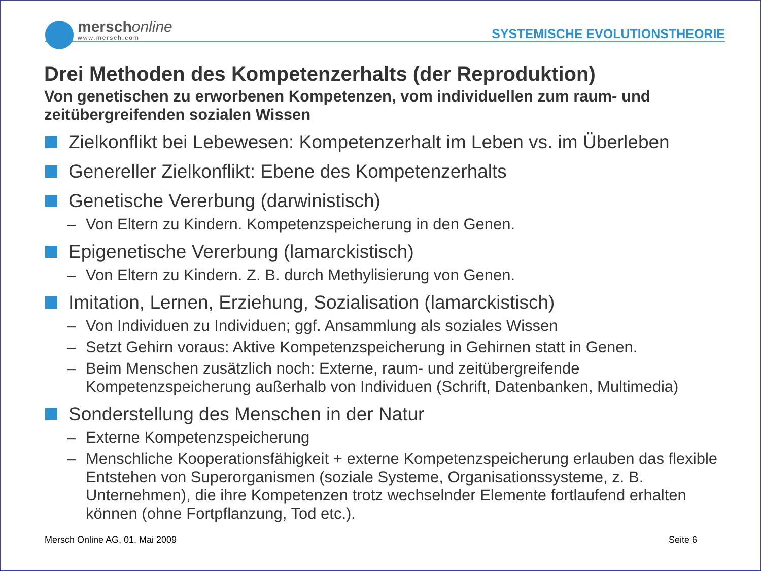merschonline
www.mersch.com
SYSTEMISCHE EVOLUTIONSTHEORIE
Drei Methoden des Kompetenzerhalts (der Reproduktion)
Von genetischen zu erworbenen Kompetenzen, vom individuellen zum raum- und zeitübergreifenden sozialen Wissen
Zielkonflikt bei Lebewesen: Kompetenzerhalt im Leben vs. im Überleben
Genereller Zielkonflikt: Ebene des Kompetenzerhalts
Genetische Vererbung (darwinistisch)
– Von Eltern zu Kindern. Kompetenzspeicherung in den Genen.
Epigenetische Vererbung (lamarckistisch)
– Von Eltern zu Kindern. Z. B. durch Methylisierung von Genen.
Imitation, Lernen, Erziehung, Sozialisation (lamarckistisch)
– Von Individuen zu Individuen; ggf. Ansammlung als soziales Wissen
– Setzt Gehirn voraus: Aktive Kompetenzspeicherung in Gehirnen statt in Genen.
– Beim Menschen zusätzlich noch: Externe, raum- und zeitübergreifende Kompetenzspeicherung außerhalb von Individuen (Schrift, Datenbanken, Multimedia)
Sonderstellung des Menschen in der Natur
– Externe Kompetenzspeicherung
– Menschliche Kooperationsfähigkeit + externe Kompetenzspeicherung erlauben das flexible Entstehen von Superorganismen (soziale Systeme, Organisationssysteme, z. B. Unternehmen), die ihre Kompetenzen trotz wechselnder Elemente fortlaufend erhalten können (ohne Fortpflanzung, Tod etc.).
Mersch Online AG, 01. Mai 2009 Seite 6